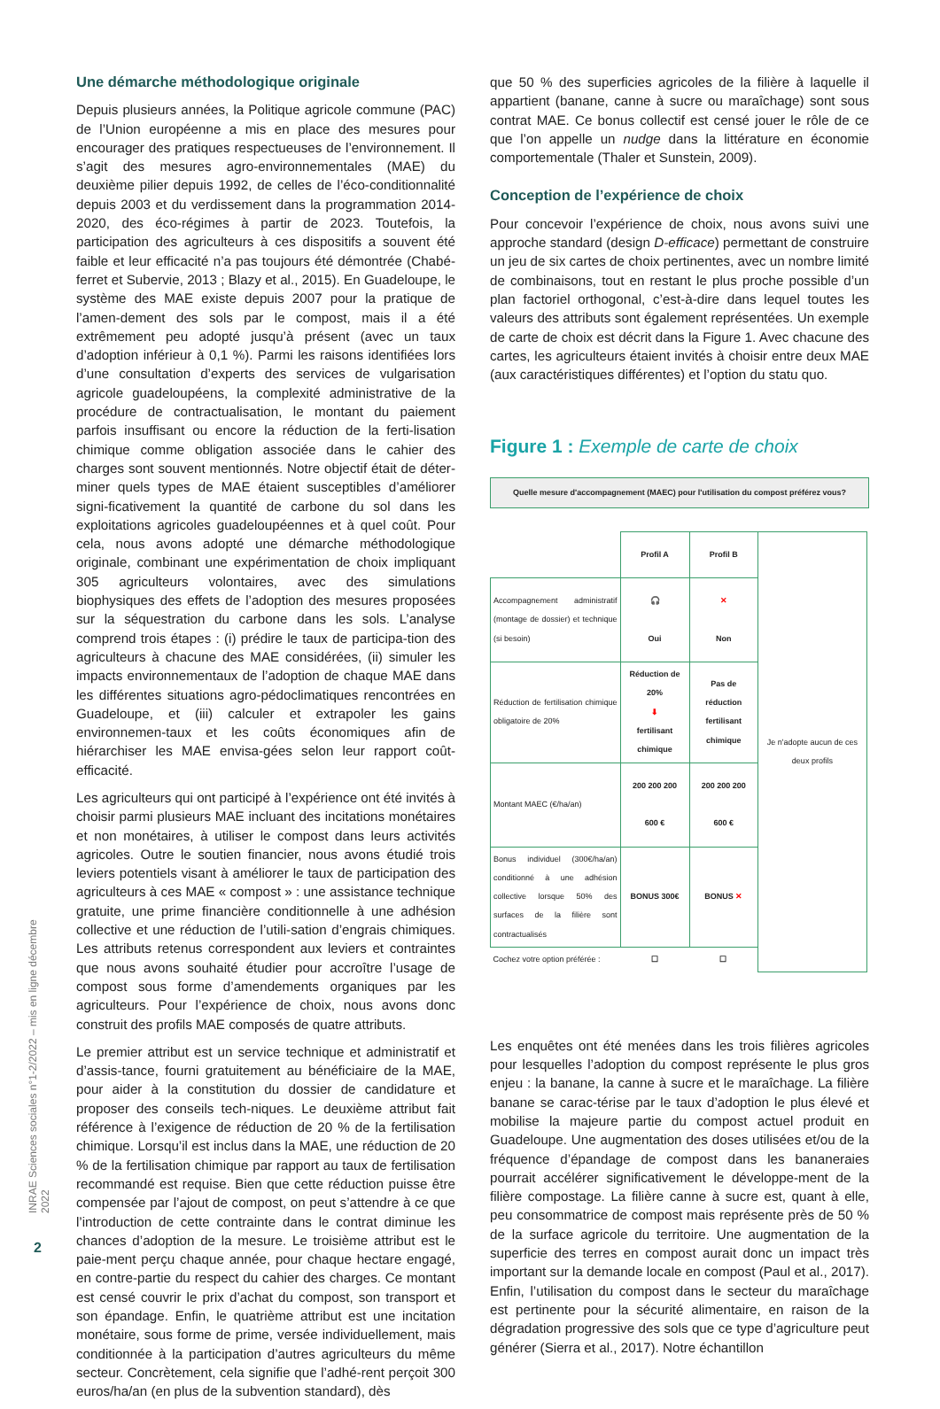Une démarche méthodologique originale
Depuis plusieurs années, la Politique agricole commune (PAC) de l’Union européenne a mis en place des mesures pour encourager des pratiques respectueuses de l’environnement. Il s’agit des mesures agro-environnementales (MAE) du deuxième pilier depuis 1992, de celles de l’éco-conditionnalité depuis 2003 et du verdissement dans la programmation 2014-2020, des éco-régimes à partir de 2023. Toutefois, la participation des agriculteurs à ces dispositifs a souvent été faible et leur efficacité n’a pas toujours été démontrée (Chabé-ferret et Subervie, 2013 ; Blazy et al., 2015). En Guadeloupe, le système des MAE existe depuis 2007 pour la pratique de l’amen-dement des sols par le compost, mais il a été extrêmement peu adopté jusqu’à présent (avec un taux d’adoption inférieur à 0,1 %). Parmi les raisons identifiées lors d’une consultation d’experts des services de vulgarisation agricole guadeloupéens, la complexité administrative de la procédure de contractualisation, le montant du paiement parfois insuffisant ou encore la réduction de la ferti-lisation chimique comme obligation associée dans le cahier des charges sont souvent mentionnés. Notre objectif était de déter-miner quels types de MAE étaient susceptibles d’améliorer signi-ficativement la quantité de carbone du sol dans les exploitations agricoles guadeloupéennes et à quel coût. Pour cela, nous avons adopté une démarche méthodologique originale, combinant une expérimentation de choix impliquant 305 agriculteurs volontaires, avec des simulations biophysiques des effets de l’adoption des mesures proposées sur la séquestration du carbone dans les sols. L’analyse comprend trois étapes : (i) prédire le taux de participa-tion des agriculteurs à chacune des MAE considérées, (ii) simuler les impacts environnementaux de l’adoption de chaque MAE dans les différentes situations agro-pédoclimatiques rencontrées en Guadeloupe, et (iii) calculer et extrapoler les gains environnemen-taux et les coûts économiques afin de hiérarchiser les MAE envisa-gées selon leur rapport coût-efficacité.
Les agriculteurs qui ont participé à l’expérience ont été invités à choisir parmi plusieurs MAE incluant des incitations monétaires et non monétaires, à utiliser le compost dans leurs activités agricoles. Outre le soutien financier, nous avons étudié trois leviers potentiels visant à améliorer le taux de participation des agriculteurs à ces MAE « compost » : une assistance technique gratuite, une prime financière conditionnelle à une adhésion collective et une réduction de l’utili-sation d’engrais chimiques. Les attributs retenus correspondent aux leviers et contraintes que nous avons souhaité étudier pour accroître l’usage de compost sous forme d’amendements organiques par les agriculteurs. Pour l’expérience de choix, nous avons donc construit des profils MAE composés de quatre attributs.
Le premier attribut est un service technique et administratif et d’assis-tance, fourni gratuitement au bénéficiaire de la MAE, pour aider à la constitution du dossier de candidature et proposer des conseils tech-niques. Le deuxième attribut fait référence à l’exigence de réduction de 20 % de la fertilisation chimique. Lorsqu’il est inclus dans la MAE, une réduction de 20 % de la fertilisation chimique par rapport au taux de fertilisation recommandé est requise. Bien que cette réduction puisse être compensée par l’ajout de compost, on peut s’attendre à ce que l’introduction de cette contrainte dans le contrat diminue les chances d’adoption de la mesure. Le troisième attribut est le paie-ment perçu chaque année, pour chaque hectare engagé, en contre-partie du respect du cahier des charges. Ce montant est censé couvrir le prix d’achat du compost, son transport et son épandage. Enfin, le quatrième attribut est une incitation monétaire, sous forme de prime, versée individuellement, mais conditionnée à la participation d’autres agriculteurs du même secteur. Concrètement, cela signifie que l’adhé-rent perçoit 300 euros/ha/an (en plus de la subvention standard), dès
que 50 % des superficies agricoles de la filière à laquelle il appartient (banane, canne à sucre ou maraîchage) sont sous contrat MAE. Ce bonus collectif est censé jouer le rôle de ce que l’on appelle un nudge dans la littérature en économie comportementale (Thaler et Sunstein, 2009).
Conception de l’expérience de choix
Pour concevoir l’expérience de choix, nous avons suivi une approche standard (design D-efficace) permettant de construire un jeu de six cartes de choix pertinentes, avec un nombre limité de combinaisons, tout en restant le plus proche possible d’un plan factoriel orthogonal, c’est-à-dire dans lequel toutes les valeurs des attributs sont également représentées. Un exemple de carte de choix est décrit dans la Figure 1. Avec chacune des cartes, les agriculteurs étaient invités à choisir entre deux MAE (aux caractéristiques différentes) et l’option du statu quo.
Figure 1 : Exemple de carte de choix
Quelle mesure d'accompagnement (MAEC) pour l'utilisation du compost préférez vous?
| | Profil A | Profil B | Je n'adopte aucun de ces deux profils |
| Accompagnement administratif (montage de dossier) et technique (si besoin) | 🎧 Oui | ✕ Non | |
| Réduction de fertilisation chimique obligatoire de 20% | Réduction de 20% ⬇ fertilisant chimique | Pas de réduction fertilisant chimique | |
| Montant MAEC (€/ha/an) | 200 200 200 600 € | 200 200 200 600 € | |
| Bonus individuel (300€/ha/an) conditionné à une adhésion collective lorsque 50% des surfaces de la filière sont contractualisés | BONUS 300€ | BONUS ✕ | |
| Cochez votre option préférée : | ☐ | ☐ | |
Les enquêtes ont été menées dans les trois filières agricoles pour lesquelles l’adoption du compost représente le plus gros enjeu : la banane, la canne à sucre et le maraîchage. La filière banane se carac-térise par le taux d’adoption le plus élevé et mobilise la majeure partie du compost actuel produit en Guadeloupe. Une augmentation des doses utilisées et/ou de la fréquence d’épandage de compost dans les bananeraies pourrait accélérer significativement le développe-ment de la filière compostage. La filière canne à sucre est, quant à elle, peu consommatrice de compost mais représente près de 50 % de la surface agricole du territoire. Une augmentation de la superficie des terres en compost aurait donc un impact très important sur la demande locale en compost (Paul et al., 2017). Enfin, l’utilisation du compost dans le secteur du maraîchage est pertinente pour la sécurité alimentaire, en raison de la dégradation progressive des sols que ce type d’agriculture peut générer (Sierra et al., 2017). Notre échantillon
INRAE Sciences sociales n°1-2/2022 – mis en ligne décembre 2022
2